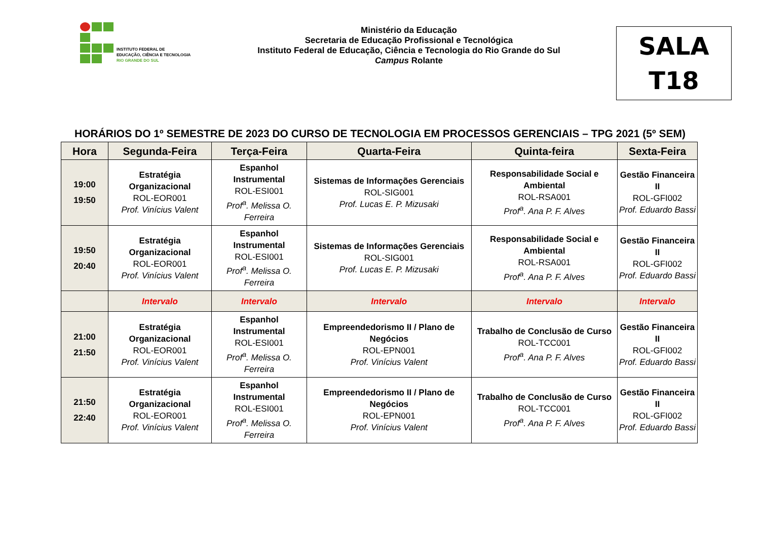INSTITUTO FEDERAL DE
EDUCAÇÃO, CIÊNCIA E TECNOLOGIA
RIO GRANDE DO SUL
Ministério da Educação
Secretaria de Educação Profissional e Tecnológica
Instituto Federal de Educação, Ciência e Tecnologia do Rio Grande do Sul
Campus Rolante
SALA
T18
HORÁRIOS DO 1º SEMESTRE DE 2023 DO CURSO DE TECNOLOGIA EM PROCESSOS GERENCIAIS – TPG 2021 (5º SEM)
| Hora | Segunda-Feira | Terça-Feira | Quarta-Feira | Quinta-feira | Sexta-Feira |
| --- | --- | --- | --- | --- | --- |
| 19:00 19:50 | Estratégia Organizacional ROL-EOR001 Prof. Vinícius Valent | Espanhol Instrumental ROL-ESI001 Prof<sup>a</sup>. Melissa O. Ferreira | Sistemas de Informações Gerenciais ROL-SIG001 Prof. Lucas E. P. Mizusaki | Responsabilidade Social e Ambiental ROL-RSA001 Prof<sup>a</sup>. Ana P. F. Alves | Gestão Financeira II ROL-GFI002 Prof. Eduardo Bassi |
| 19:50 20:40 | Estratégia Organizacional ROL-EOR001 Prof. Vinícius Valent | Espanhol Instrumental ROL-ESI001 Prof<sup>a</sup>. Melissa O. Ferreira | Sistemas de Informações Gerenciais ROL-SIG001 Prof. Lucas E. P. Mizusaki | Responsabilidade Social e Ambiental ROL-RSA001 Prof<sup>a</sup>. Ana P. F. Alves | Gestão Financeira II ROL-GFI002 Prof. Eduardo Bassi |
| | Intervalo | Intervalo | Intervalo | Intervalo | Intervalo |
| 21:00 21:50 | Estratégia Organizacional ROL-EOR001 Prof. Vinícius Valent | Espanhol Instrumental ROL-ESI001 Prof<sup>a</sup>. Melissa O. Ferreira | Empreendedorismo II / Plano de Negócios ROL-EPN001 Prof. Vinícius Valent | Trabalho de Conclusão de Curso ROL-TCC001 Prof<sup>a</sup>. Ana P. F. Alves | Gestão Financeira II ROL-GFI002 Prof. Eduardo Bassi |
| 21:50 22:40 | Estratégia Organizacional ROL-EOR001 Prof. Vinícius Valent | Espanhol Instrumental ROL-ESI001 Prof<sup>a</sup>. Melissa O. Ferreira | Empreendedorismo II / Plano de Negócios ROL-EPN001 Prof. Vinícius Valent | Trabalho de Conclusão de Curso ROL-TCC001 Prof<sup>a</sup>. Ana P. F. Alves | Gestão Financeira II ROL-GFI002 Prof. Eduardo Bassi |